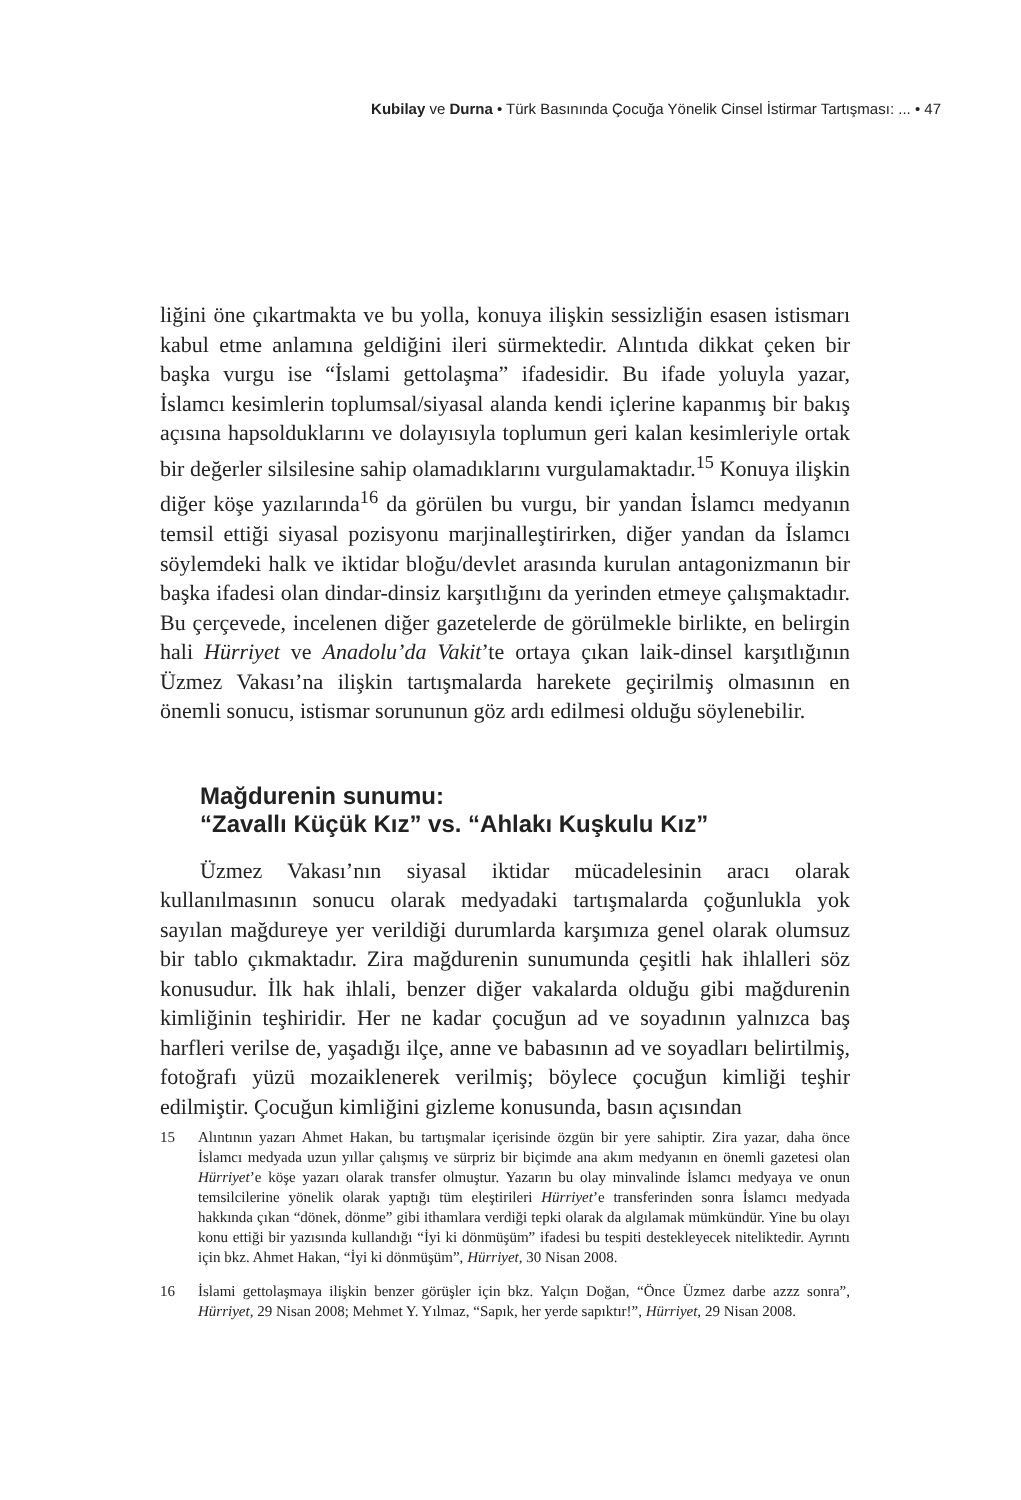Kubilay ve Durna • Türk Basınında Çocuğa Yönelik Cinsel İstirmar Tartışması: ... • 47
liğini öne çıkartmakta ve bu yolla, konuya ilişkin sessizliğin esasen istismarı kabul etme anlamına geldiğini ileri sürmektedir. Alıntıda dikkat çeken bir başka vurgu ise “İslami gettolaşma” ifadesidir. Bu ifade yoluyla yazar, İslamcı kesimlerin toplumsal/siyasal alanda kendi içlerine kapanmış bir bakış açısına hapsolduklarını ve dolayısıyla toplumun geri kalan kesimleriyle ortak bir değerler silsilesine sahip olamadıklarını vurgulamaktadır.<sup>15</sup> Konuya ilişkin diğer köşe yazılarında<sup>16</sup> da görülen bu vurgu, bir yandan İslamcı medyanın temsil ettiği siyasal pozisyonu marjinalleştirirken, diğer yandan da İslamcı söylemdeki halk ve iktidar bloğu/devlet arasında kurulan antagonizmanın bir başka ifadesi olan dindar-dinsiz karşıtlığını da yerinden etmeye çalışmaktadır. Bu çerçevede, incelenen diğer gazetelerde de görülmekle birlikte, en belirgin hali Hürriyet ve Anadolu’da Vakit’te ortaya çıkan laik-dinsel karşıtlığının Üzmez Vakası’na ilişkin tartışmalarda harekete geçirilmiş olmasının en önemli sonucu, istismar sorununun göz ardı edilmesi olduğu söylenebilir.
Mağdurenin sunumu:
“Zavallı Küçük Kız” vs. “Ahlakı Kuşkulu Kız”
Üzmez Vakası’nın siyasal iktidar mücadelesinin aracı olarak kullanılmasının sonucu olarak medyadaki tartışmalarda çoğunlukla yok sayılan mağdureye yer verildiği durumlarda karşımıza genel olarak olumsuz bir tablo çıkmaktadır. Zira mağdurenin sunumunda çeşitli hak ihlalleri söz konusudur. İlk hak ihlali, benzer diğer vakalarda olduğu gibi mağdurenin kimliğinin teşhiridir. Her ne kadar çocuğun ad ve soyadının yalnızca baş harfleri verilse de, yaşadığı ilçe, anne ve babasının ad ve soyadları belirtilmiş, fotoğrafı yüzü mozaiklenerek verilmiş; böylece çocuğun kimliği teşhir edilmiştir. Çocuğun kimliğini gizleme konusunda, basın açısından
15 Alıntının yazarı Ahmet Hakan, bu tartışmalar içerisinde özgün bir yere sahiptir. Zira yazar, daha önce İslamcı medyada uzun yıllar çalışmış ve sürpriz bir biçimde ana akım medyanın en önemli gazetesi olan Hürriyet’e köşe yazarı olarak transfer olmuştur. Yazarın bu olay minvalinde İslamcı medyaya ve onun temsilcilerine yönelik olarak yaptığı tüm eleştirileri Hürriyet’e transferinden sonra İslamcı medyada hakkında çıkan “dönek, dönme” gibi ithamlara verdiği tepki olarak da algılamak mümkündür. Yine bu olayı konu ettiği bir yazısında kullandığı “İyi ki dönmüşüm” ifadesi bu tespiti destekleyecek niteliktedir. Ayrıntı için bkz. Ahmet Hakan, “İyi ki dönmüşüm”, Hürriyet, 30 Nisan 2008.
16 İslami gettolaşmaya ilişkin benzer görüşler için bkz. Yalçın Doğan, “Önce Üzmez darbe azzz sonra”, Hürriyet, 29 Nisan 2008; Mehmet Y. Yılmaz, “Sapık, her yerde sapıktır!”, Hürriyet, 29 Nisan 2008.